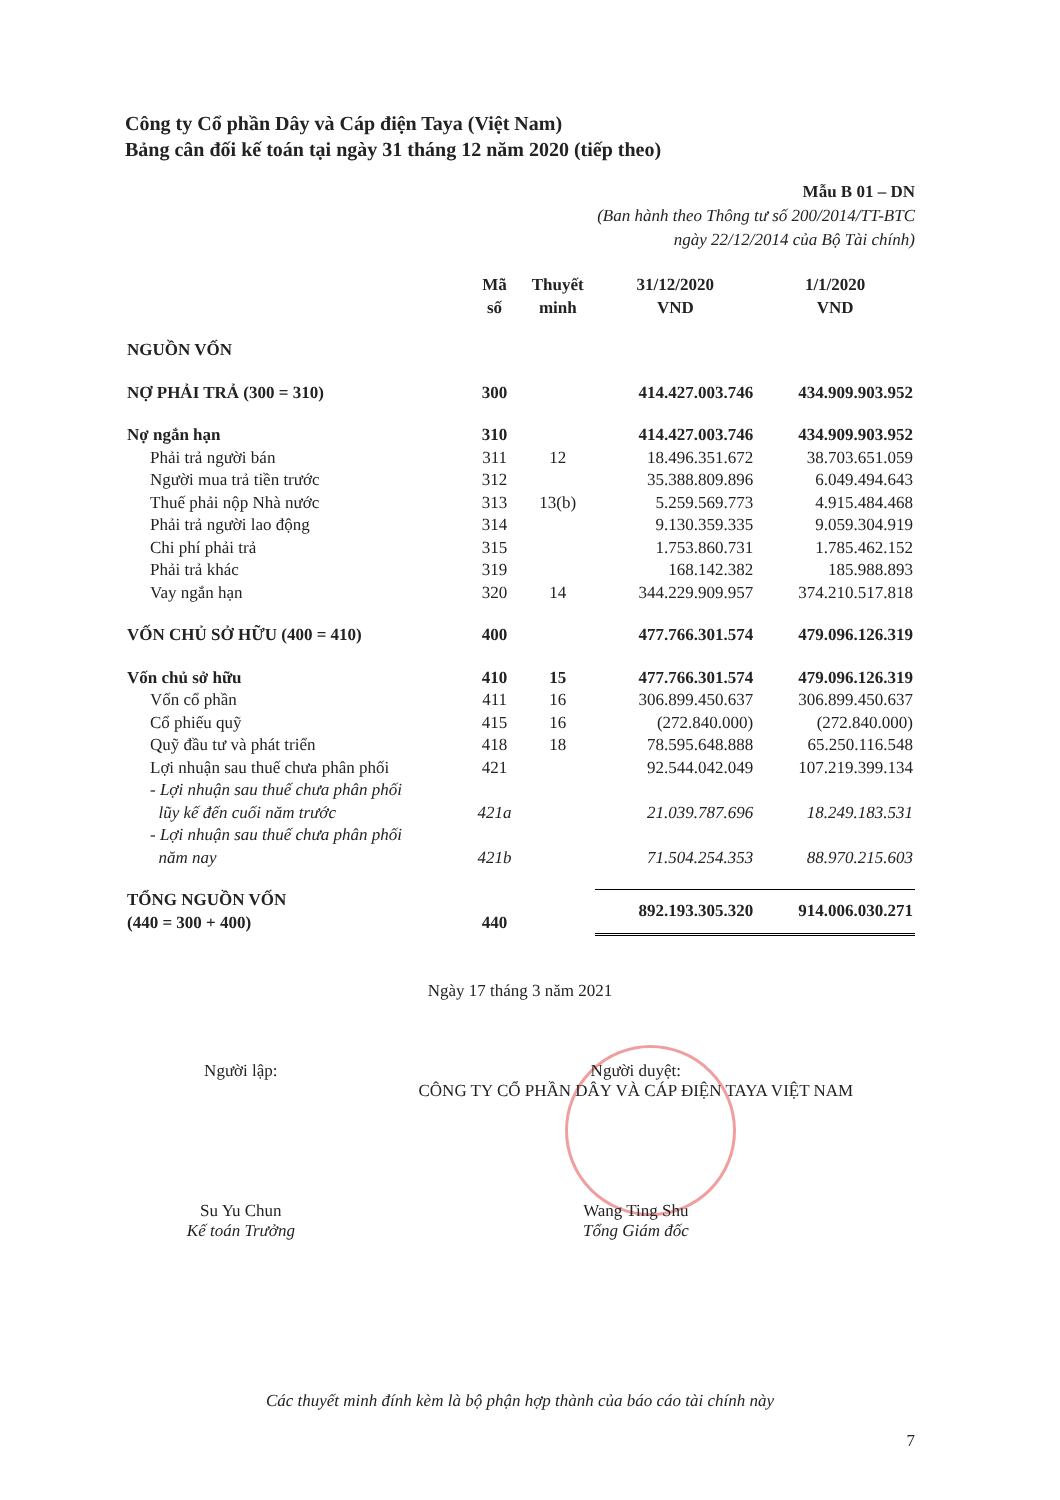Công ty Cổ phần Dây và Cáp điện Taya (Việt Nam)
Bảng cân đối kế toán tại ngày 31 tháng 12 năm 2020 (tiếp theo)
Mẫu B 01 – DN
(Ban hành theo Thông tư số 200/2014/TT-BTC
ngày 22/12/2014 của Bộ Tài chính)
| | Mã số | Thuyết minh | 31/12/2020 VND | 1/1/2020 VND |
| --- | --- | --- | --- | --- |
| NGUỒN VỐN | | | | |
| NỢ PHẢI TRẢ (300 = 310) | 300 | | 414.427.003.746 | 434.909.903.952 |
| Nợ ngắn hạn | 310 | | 414.427.003.746 | 434.909.903.952 |
| Phải trả người bán | 311 | 12 | 18.496.351.672 | 38.703.651.059 |
| Người mua trả tiền trước | 312 | | 35.388.809.896 | 6.049.494.643 |
| Thuế phải nộp Nhà nước | 313 | 13(b) | 5.259.569.773 | 4.915.484.468 |
| Phải trả người lao động | 314 | | 9.130.359.335 | 9.059.304.919 |
| Chi phí phải trả | 315 | | 1.753.860.731 | 1.785.462.152 |
| Phải trả khác | 319 | | 168.142.382 | 185.988.893 |
| Vay ngắn hạn | 320 | 14 | 344.229.909.957 | 374.210.517.818 |
| VỐN CHỦ SỞ HỮU (400 = 410) | 400 | | 477.766.301.574 | 479.096.126.319 |
| Vốn chủ sở hữu | 410 | 15 | 477.766.301.574 | 479.096.126.319 |
| Vốn cổ phần | 411 | 16 | 306.899.450.637 | 306.899.450.637 |
| Cổ phiếu quỹ | 415 | 16 | (272.840.000) | (272.840.000) |
| Quỹ đầu tư và phát triển | 418 | 18 | 78.595.648.888 | 65.250.116.548 |
| Lợi nhuận sau thuế chưa phân phối | 421 | | 92.544.042.049 | 107.219.399.134 |
| - Lợi nhuận sau thuế chưa phân phối lũy kế đến cuối năm trước | 421a | | 21.039.787.696 | 18.249.183.531 |
| - Lợi nhuận sau thuế chưa phân phối năm nay | 421b | | 71.504.254.353 | 88.970.215.603 |
| TỔNG NGUỒN VỐN (440 = 300 + 400) | 440 | | 892.193.305.320 | 914.006.030.271 |
Ngày 17 tháng 3 năm 2021
Người lập:
Su Yu Chun
Kế toán Trưởng
Người duyệt:
CÔNG TY CỔ PHẦN DÂY VÀ CÁP ĐIỆN TAYA VIỆT NAM
Wang Ting Shu
Tổng Giám đốc
Các thuyết minh đính kèm là bộ phận hợp thành của báo cáo tài chính này
7